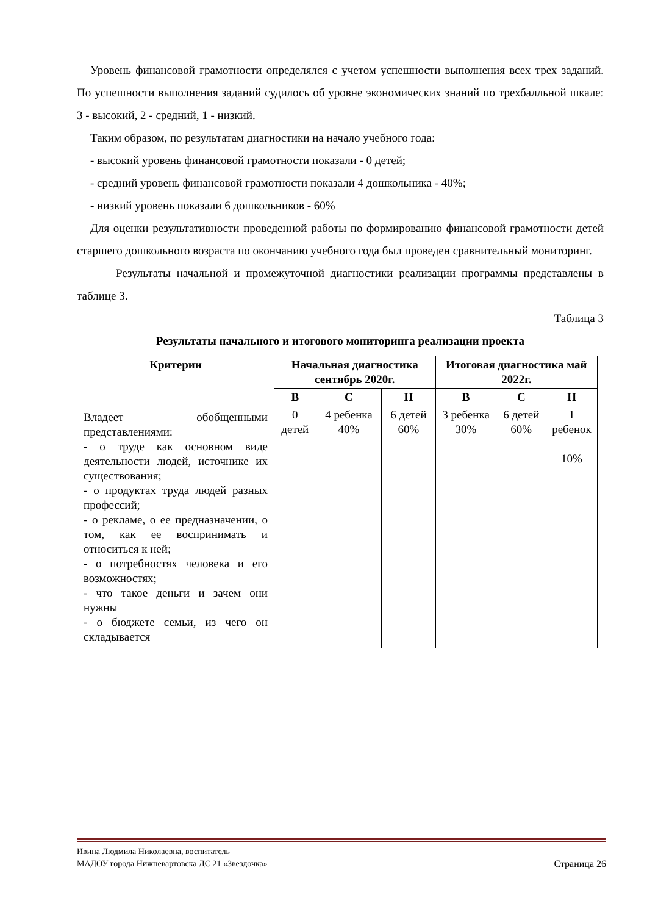Уровень финансовой грамотности определялся с учетом успешности выполнения всех трех заданий. По успешности выполнения заданий судилось об уровне экономических знаний по трехбалльной шкале: 3 - высокий, 2 - средний, 1 - низкий.
Таким образом, по результатам диагностики на начало учебного года:
- высокий уровень финансовой грамотности показали - 0 детей;
- средний уровень финансовой грамотности показали 4 дошкольника - 40%;
- низкий уровень показали 6 дошкольников - 60%
Для оценки результативности проведенной работы по формированию финансовой грамотности детей старшего дошкольного возраста по окончанию учебного года был проведен сравнительный мониторинг.
Результаты начальной и промежуточной диагностики реализации программы представлены в таблице 3.
Таблица 3
Результаты начального и итогового мониторинга реализации проекта
| Критерии | Начальная диагностика сентябрь 2020г. | | | Итоговая диагностика май 2022г. | | |
| --- | --- | --- | --- | --- | --- | --- |
| | В | С | Н | В | С | Н |
| Владеет обобщенными представлениями: - о труде как основном виде деятельности людей, источнике их существования; - о продуктах труда людей разных профессий; - о рекламе, о ее предназначении, о том, как ее воспринимать и относиться к ней; - о потребностях человека и его возможностях; - что такое деньги и зачем они нужны - о бюджете семьи, из чего он складывается | 0 детей | 4 ребенка 40% | 6 детей 60% | 3 ребенка 30% | 6 детей 60% | 1 ребенок 10% |
Ивина Людмила Николаевна, воспитатель
МАДОУ города Нижневартовска ДС 21 «Звездочка» Страница 26